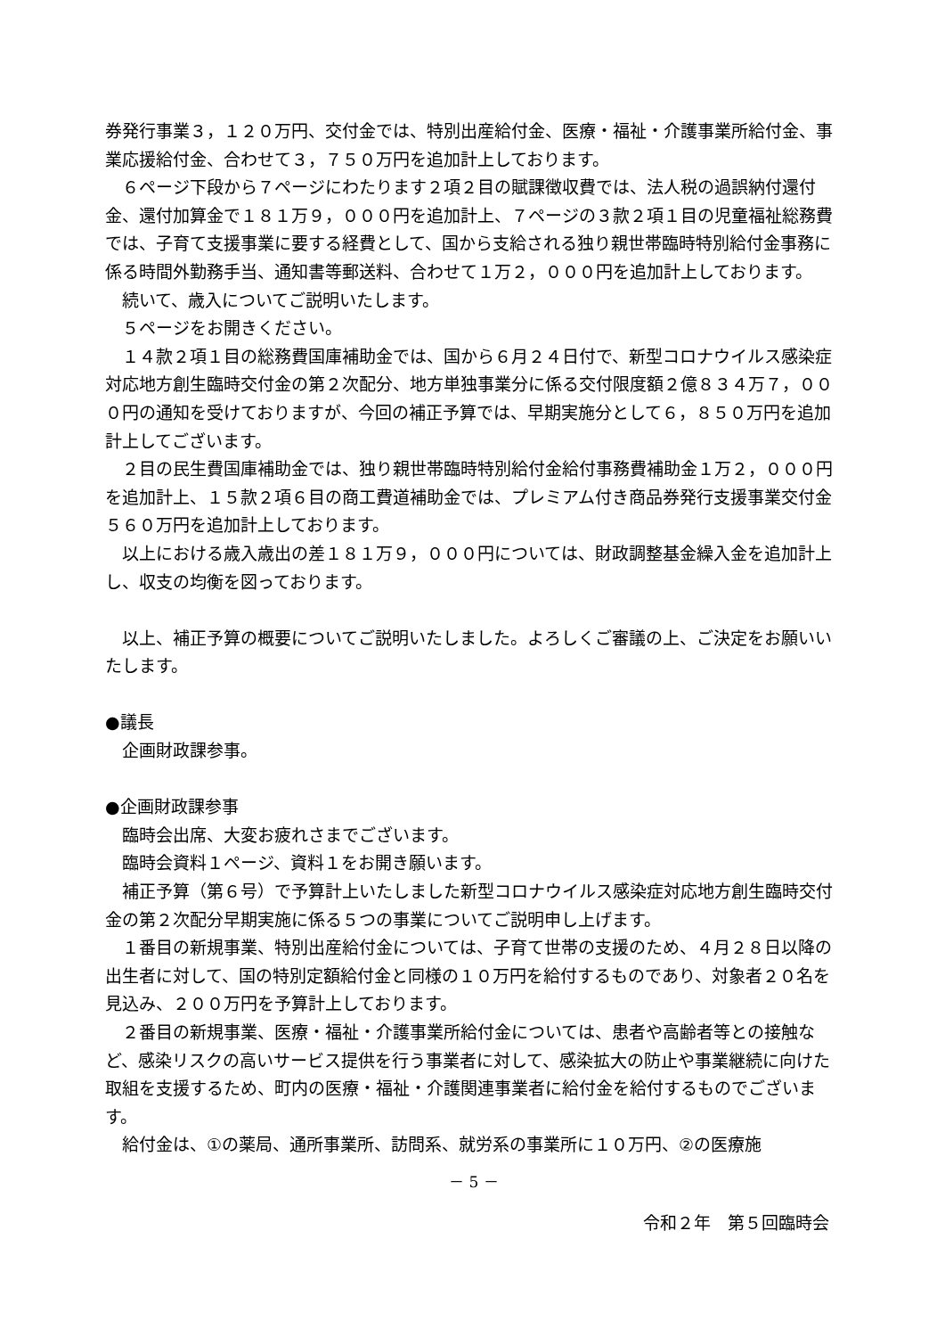券発行事業３，１２０万円、交付金では、特別出産給付金、医療・福祉・介護事業所給付金、事業応援給付金、合わせて３，７５０万円を追加計上しております。
６ページ下段から７ページにわたります２項２目の賦課徴収費では、法人税の過誤納付還付金、還付加算金で１８１万９，０００円を追加計上、７ページの３款２項１目の児童福祉総務費では、子育て支援事業に要する経費として、国から支給される独り親世帯臨時特別給付金事務に係る時間外勤務手当、通知書等郵送料、合わせて１万２，０００円を追加計上しております。
続いて、歳入についてご説明いたします。
５ページをお開きください。
１４款２項１目の総務費国庫補助金では、国から６月２４日付で、新型コロナウイルス感染症対応地方創生臨時交付金の第２次配分、地方単独事業分に係る交付限度額２億８３４万７，０００円の通知を受けておりますが、今回の補正予算では、早期実施分として６，８５０万円を追加計上してございます。
２目の民生費国庫補助金では、独り親世帯臨時特別給付金給付事務費補助金１万２，０００円を追加計上、１５款２項６目の商工費道補助金では、プレミアム付き商品券発行支援事業交付金５６０万円を追加計上しております。
以上における歳入歳出の差１８１万９，０００円については、財政調整基金繰入金を追加計上し、収支の均衡を図っております。
以上、補正予算の概要についてご説明いたしました。よろしくご審議の上、ご決定をお願いいたします。
●議長
企画財政課参事。
●企画財政課参事
臨時会出席、大変お疲れさまでございます。
臨時会資料１ページ、資料１をお開き願います。
補正予算（第６号）で予算計上いたしました新型コロナウイルス感染症対応地方創生臨時交付金の第２次配分早期実施に係る５つの事業についてご説明申し上げます。
１番目の新規事業、特別出産給付金については、子育て世帯の支援のため、４月２８日以降の出生者に対して、国の特別定額給付金と同様の１０万円を給付するものであり、対象者２０名を見込み、２００万円を予算計上しております。
２番目の新規事業、医療・福祉・介護事業所給付金については、患者や高齢者等との接触など、感染リスクの高いサービス提供を行う事業者に対して、感染拡大の防止や事業継続に向けた取組を支援するため、町内の医療・福祉・介護関連事業者に給付金を給付するものでございます。
給付金は、①の薬局、通所事業所、訪問系、就労系の事業所に１０万円、②の医療施
－ 5 －
令和２年　第５回臨時会